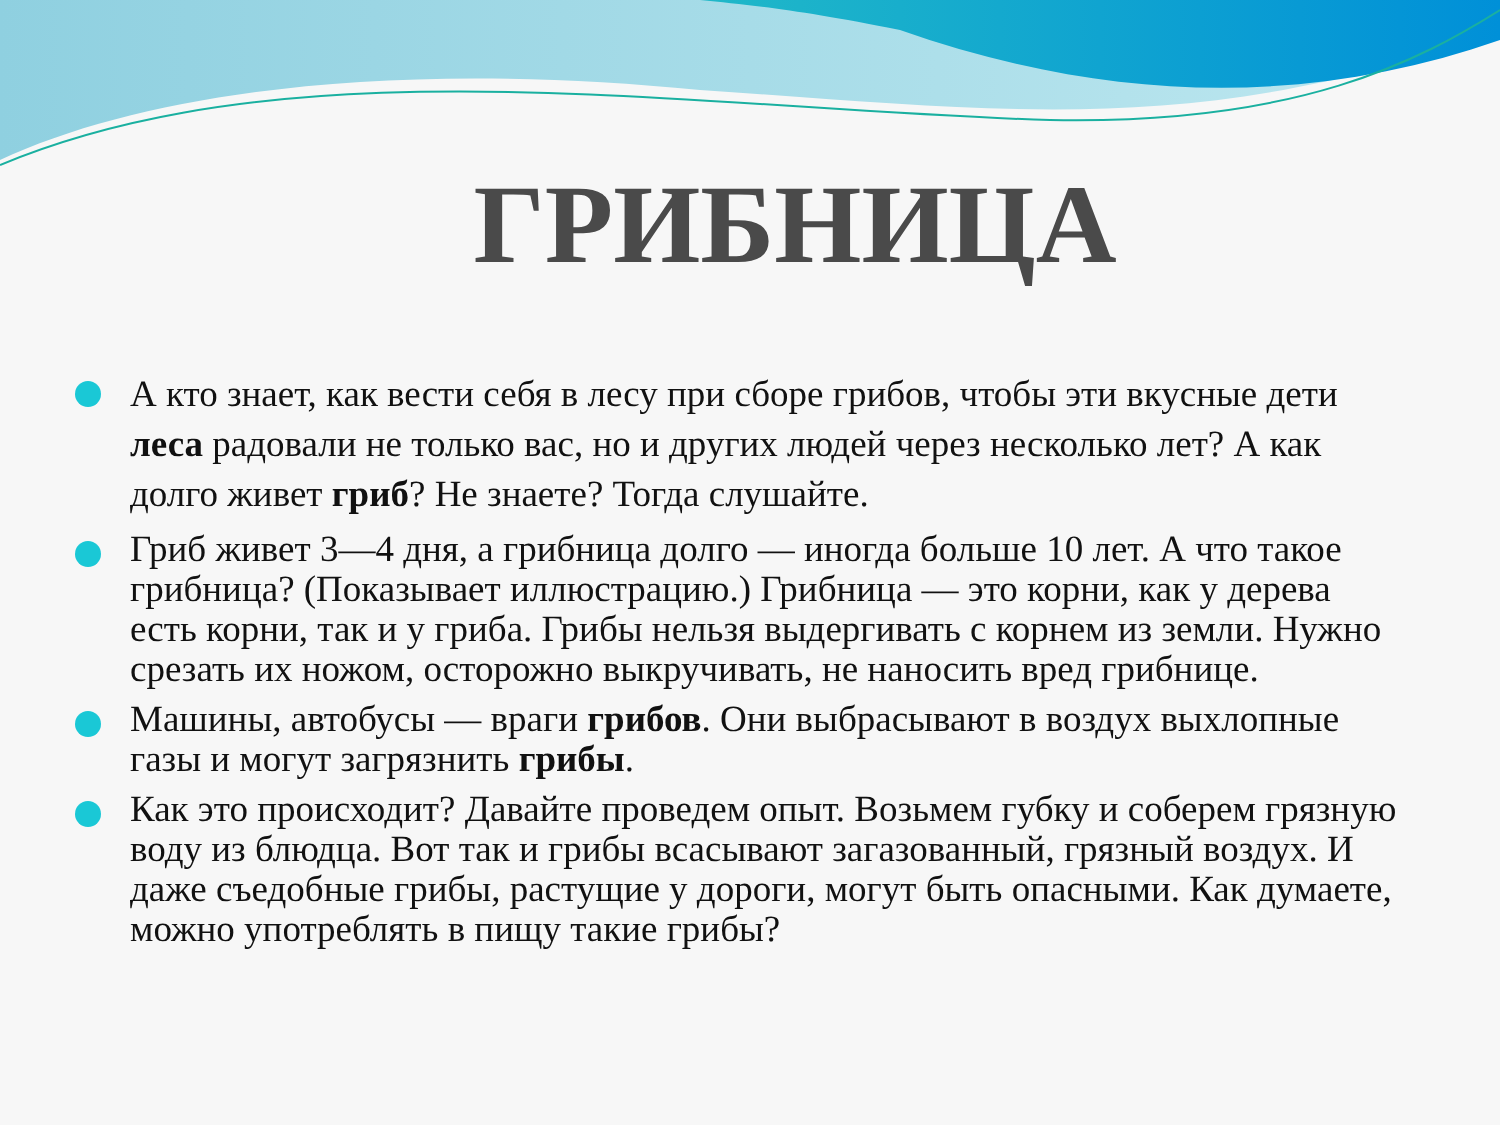ГРИБНИЦА
А кто знает, как вести себя в лесу при сборе грибов, чтобы эти вкусные дети леса радовали не только вас, но и других людей через несколько лет? А как долго живет гриб? Не знаете? Тогда слушайте.
Гриб живет 3—4 дня, а грибница долго — иногда больше 10 лет. А что такое грибница? (Показывает иллюстрацию.) Грибница — это корни, как у дерева есть корни, так и у гриба. Грибы нельзя выдергивать с корнем из земли. Нужно срезать их ножом, осторожно выкручивать, не наносить вред грибнице.
Машины, автобусы — враги грибов. Они выбрасывают в воздух выхлопные газы и могут загрязнить грибы.
Как это происходит? Давайте проведем опыт. Возьмем губку и соберем грязную воду из блюдца. Вот так и грибы всасывают загазованный, грязный воздух. И даже съедобные грибы, растущие у дороги, могут быть опасными. Как думаете, можно употреблять в пищу такие грибы?